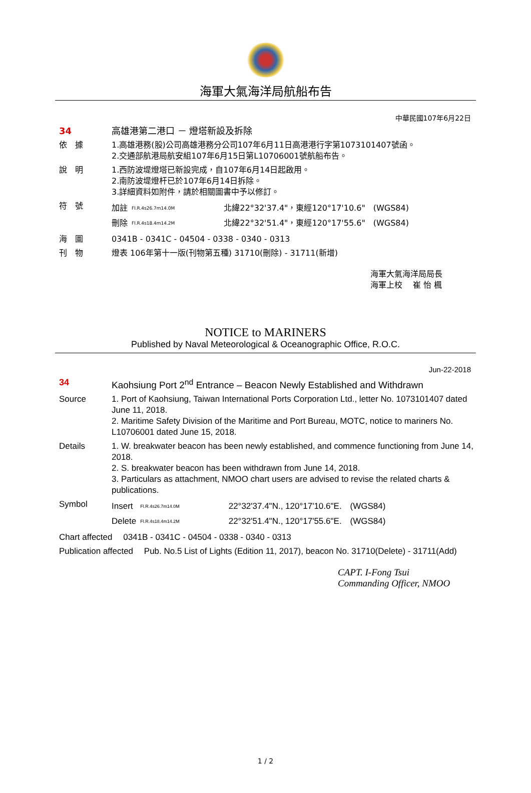海軍大氣海洋局航船布告
中華民國107年6月22日
34 高雄港第二港口 － 燈塔新設及拆除
依　據 1.高雄港務(股)公司高雄港務分公司107年6月11日高港港行字第1073101407號函。
2.交通部航港局航安組107年6月15日第L10706001號航船布告。
說　明 1.西防波堤燈塔已新設完成，自107年6月14日起啟用。
2.南防波堤燈杆已於107年6月14日拆除。
3.詳細資料如附件，請於相關圖書中予以修訂。
符　號
| 加註 | Fl.R.4s26.7m14.0M | 北緯22°32'37.4"，東經120°17'10.6" (WGS84) |
| 刪除 | Fl.R.4s18.4m14.2M | 北緯22°32'51.4"，東經120°17'55.6" (WGS84) |
海　圖 0341B - 0341C - 04504 - 0338 - 0340 - 0313
刊　物 燈表 106年第十一版(刊物第五種) 31710(刪除) - 31711(新增)
海軍大氣海洋局局長
海軍上校　 崔 怡 楓
NOTICE to MARINERS
Published by Naval Meteorological & Oceanographic Office, R.O.C.
Jun-22-2018
34 Kaohsiung Port 2<sup>nd</sup> Entrance – Beacon Newly Established and Withdrawn
Source 1. Port of Kaohsiung, Taiwan International Ports Corporation Ltd., letter No. 1073101407 dated June 11, 2018.
2. Maritime Safety Division of the Maritime and Port Bureau, MOTC, notice to mariners No. L10706001 dated June 15, 2018.
Details 1. W. breakwater beacon has been newly established, and commence functioning from June 14, 2018.
2. S. breakwater beacon has been withdrawn from June 14, 2018.
3. Particulars as attachment, NMOO chart users are advised to revise the related charts & publications.
Symbol
| Insert | Fl.R.4s26.7m14.0M | 22°32'37.4"N., 120°17'10.6"E. (WGS84) |
| Delete | Fl.R.4s18.4m14.2M | 22°32'51.4"N., 120°17'55.6"E. (WGS84) |
Chart affected　 0341B - 0341C - 04504 - 0338 - 0340 - 0313
Publication affected　 Pub. No.5 List of Lights (Edition 11, 2017), beacon No. 31710(Delete) - 31711(Add)
CAPT. I-Fong Tsui
Commanding Officer, NMOO
1 / 2